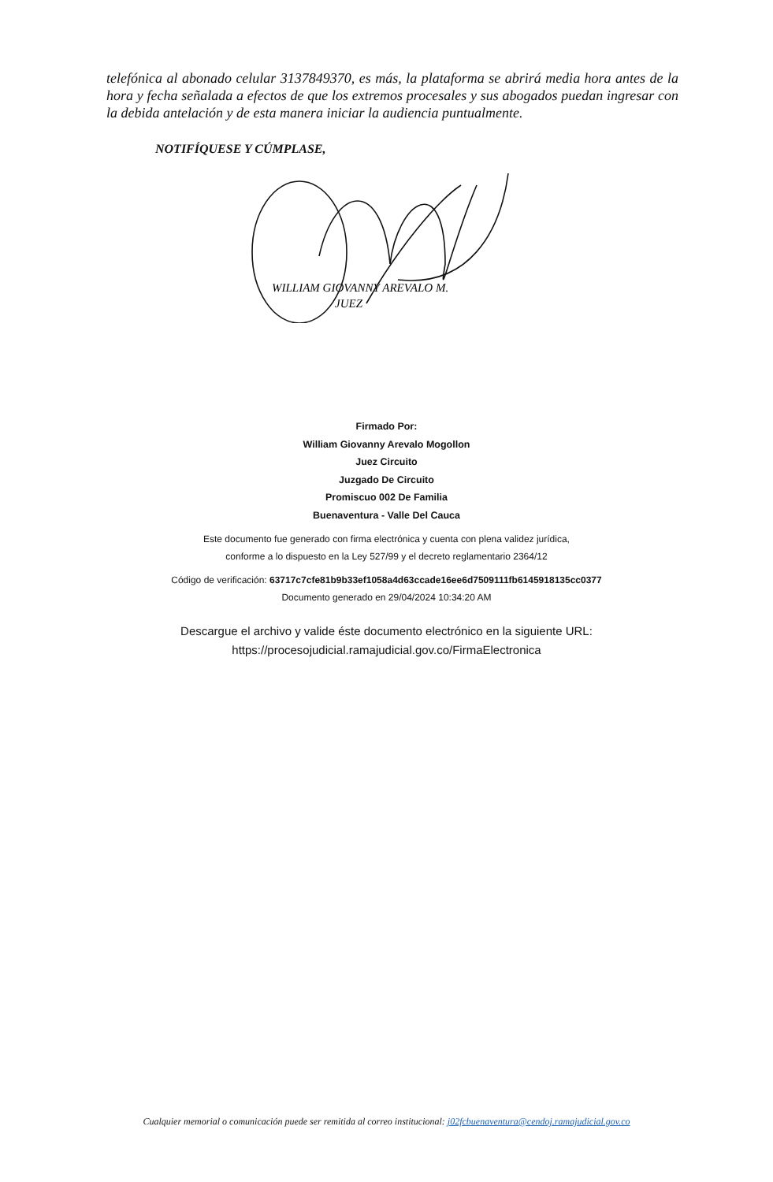telefónica al abonado celular 3137849370, es más, la plataforma se abrirá media hora antes de la hora y fecha señalada a efectos de que los extremos procesales y sus abogados puedan ingresar con la debida antelación y de esta manera iniciar la audiencia puntualmente.
NOTIFÍQUESE Y CÚMPLASE,
WILLIAM GIOVANNY AREVALO M.
JUEZ
Firmado Por:
William Giovanny Arevalo Mogollon
Juez Circuito
Juzgado De Circuito
Promiscuo 002 De Familia
Buenaventura - Valle Del Cauca
Este documento fue generado con firma electrónica y cuenta con plena validez jurídica,
conforme a lo dispuesto en la Ley 527/99 y el decreto reglamentario 2364/12
Código de verificación: 63717c7cfe81b9b33ef1058a4d63ccade16ee6d7509111fb6145918135cc0377
Documento generado en 29/04/2024 10:34:20 AM
Descargue el archivo y valide éste documento electrónico en la siguiente URL:
https://procesojudicial.ramajudicial.gov.co/FirmaElectronica
Cualquier memorial o comunicación puede ser remitida al correo institucional: j02fcbuenaventura@cendoj.ramajudicial.gov.co